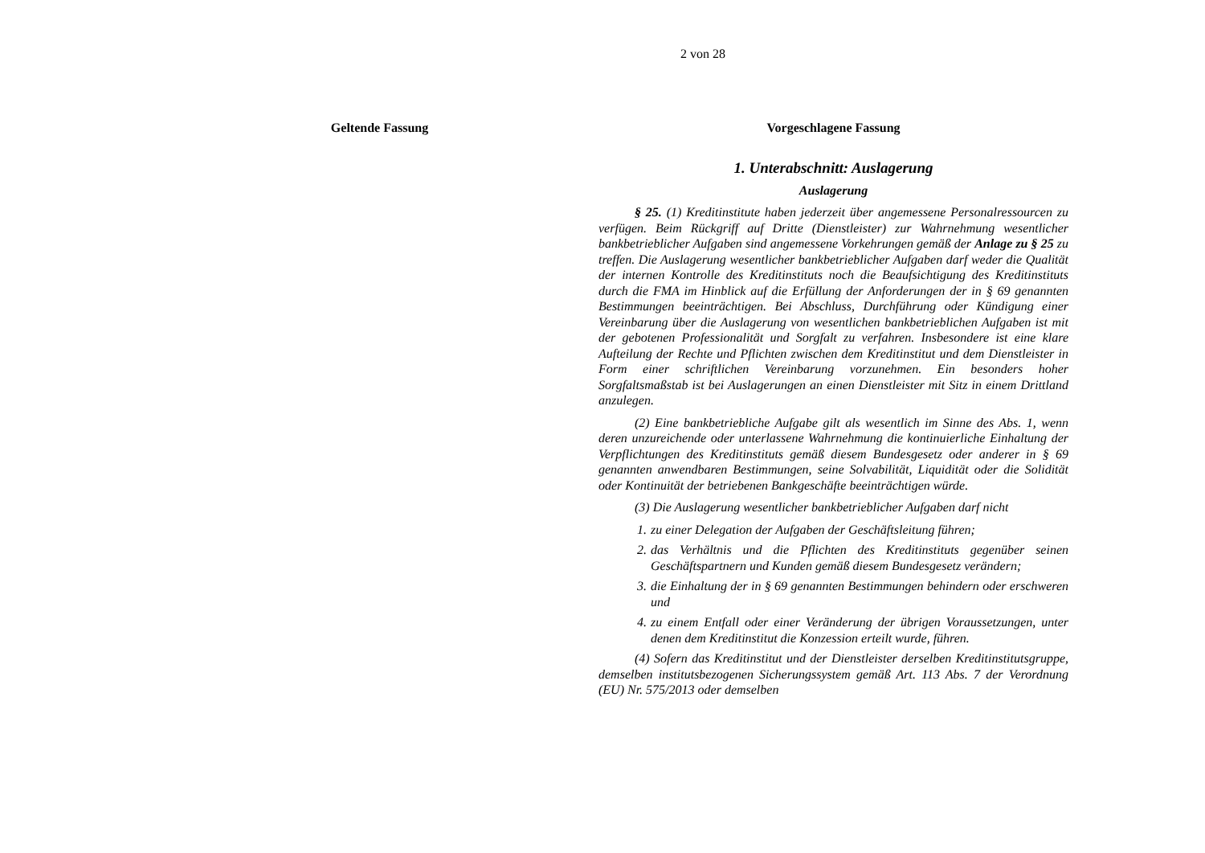2 von 28
Geltende Fassung Vorgeschlagene Fassung
1. Unterabschnitt: Auslagerung
Auslagerung
§ 25. (1) Kreditinstitute haben jederzeit über angemessene Personalressourcen zu verfügen. Beim Rückgriff auf Dritte (Dienstleister) zur Wahrnehmung wesentlicher bankbetrieblicher Aufgaben sind angemessene Vorkehrungen gemäß der Anlage zu § 25 zu treffen. Die Auslagerung wesentlicher bankbetrieblicher Aufgaben darf weder die Qualität der internen Kontrolle des Kreditinstituts noch die Beaufsichtigung des Kreditinstituts durch die FMA im Hinblick auf die Erfüllung der Anforderungen der in § 69 genannten Bestimmungen beeinträchtigen. Bei Abschluss, Durchführung oder Kündigung einer Vereinbarung über die Auslagerung von wesentlichen bankbetrieblichen Aufgaben ist mit der gebotenen Professionalität und Sorgfalt zu verfahren. Insbesondere ist eine klare Aufteilung der Rechte und Pflichten zwischen dem Kreditinstitut und dem Dienstleister in Form einer schriftlichen Vereinbarung vorzunehmen. Ein besonders hoher Sorgfaltsmaßstab ist bei Auslagerungen an einen Dienstleister mit Sitz in einem Drittland anzulegen.
(2) Eine bankbetriebliche Aufgabe gilt als wesentlich im Sinne des Abs. 1, wenn deren unzureichende oder unterlassene Wahrnehmung die kontinuierliche Einhaltung der Verpflichtungen des Kreditinstituts gemäß diesem Bundesgesetz oder anderer in § 69 genannten anwendbaren Bestimmungen, seine Solvabilität, Liquidität oder die Solidität oder Kontinuität der betriebenen Bankgeschäfte beeinträchtigen würde.
(3) Die Auslagerung wesentlicher bankbetrieblicher Aufgaben darf nicht
1. zu einer Delegation der Aufgaben der Geschäftsleitung führen;
2. das Verhältnis und die Pflichten des Kreditinstituts gegenüber seinen Geschäftspartnern und Kunden gemäß diesem Bundesgesetz verändern;
3. die Einhaltung der in § 69 genannten Bestimmungen behindern oder erschweren und
4. zu einem Entfall oder einer Veränderung der übrigen Voraussetzungen, unter denen dem Kreditinstitut die Konzession erteilt wurde, führen.
(4) Sofern das Kreditinstitut und der Dienstleister derselben Kreditinstitutsgruppe, demselben institutsbezogenen Sicherungssystem gemäß Art. 113 Abs. 7 der Verordnung (EU) Nr. 575/2013 oder demselben